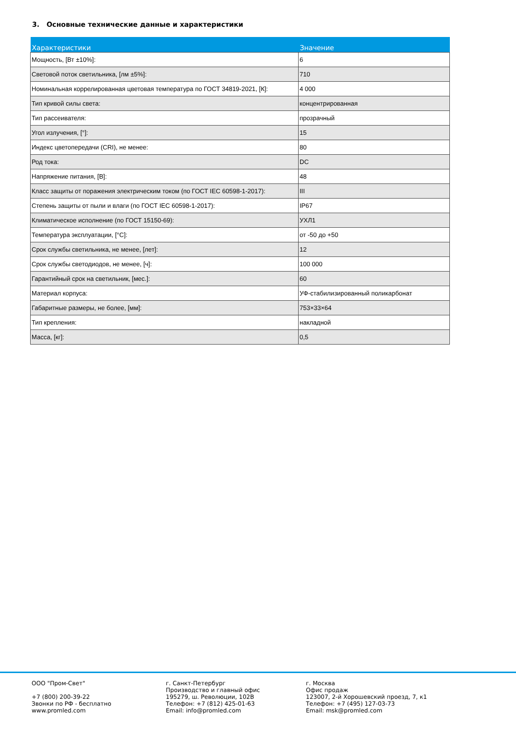3. Основные технические данные и характеристики
| Характеристики | Значение |
| --- | --- |
| Мощность, [Вт ±10%]: | 6 |
| Световой поток светильника, [лм ±5%]: | 710 |
| Номинальная коррелированная цветовая температура по ГОСТ 34819-2021, [К]: | 4 000 |
| Тип кривой силы света: | концентрированная |
| Тип рассеивателя: | прозрачный |
| Угол излучения, [°]: | 15 |
| Индекс цветопередачи (CRI), не менее: | 80 |
| Род тока: | DC |
| Напряжение питания, [В]: | 48 |
| Класс защиты от поражения электрическим током (по ГОСТ IEC 60598-1-2017): | III |
| Степень защиты от пыли и влаги (по ГОСТ IEC 60598-1-2017): | IP67 |
| Климатическое исполнение (по ГОСТ 15150-69): | УХЛ1 |
| Температура эксплуатации, [°C]: | от -50 до +50 |
| Срок службы светильника, не менее, [лет]: | 12 |
| Срок службы светодиодов, не менее, [ч]: | 100 000 |
| Гарантийный срок на светильник, [мес.]: | 60 |
| Материал корпуса: | УФ-стабилизированный поликарбонат |
| Габаритные размеры, не более, [мм]: | 753×33×64 |
| Тип крепления: | накладной |
| Масса, [кг]: | 0,5 |
ООО "Пром-Свет"
+7 (800) 200-39-22
Звонки по РФ - бесплатно
www.promled.com
г. Санкт-Петербург
Производство и главный офис
195279, ш. Революции, 102В
Телефон: +7 (812) 425-01-63
Email: info@promled.com
г. Москва
Офис продаж
123007, 2-й Хорошевский проезд, 7, к1
Телефон: +7 (495) 127-03-73
Email: msk@promled.com